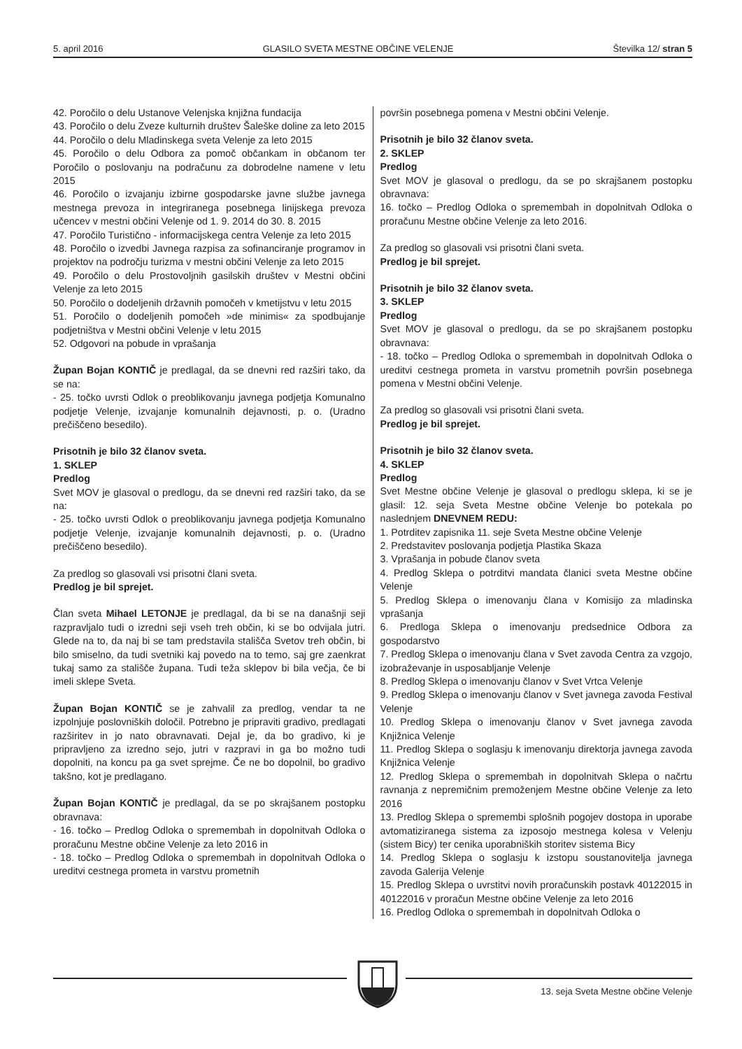5. april 2016 GLASILO SVETA MESTNE OBČINE VELENJE Številka 12/ stran 5
42. Poročilo o delu Ustanove Velenjska knjižna fundacija
43. Poročilo o delu Zveze kulturnih društev Šaleške doline za leto 2015
44. Poročilo o delu Mladinskega sveta Velenje za leto 2015
45. Poročilo o delu Odbora za pomoč občankam in občanom ter Poročilo o poslovanju na podračunu za dobrodelne namene v letu 2015
46. Poročilo o izvajanju izbirne gospodarske javne službe javnega mestnega prevoza in integriranega posebnega linijskega prevoza učencev v mestni občini Velenje od 1. 9. 2014 do 30. 8. 2015
47. Poročilo Turistično - informacijskega centra Velenje za leto 2015
48. Poročilo o izvedbi Javnega razpisa za sofinanciranje programov in projektov na področju turizma v mestni občini Velenje za leto 2015
49. Poročilo o delu Prostovoljnih gasilskih društev v Mestni občini Velenje za leto 2015
50. Poročilo o dodeljenih državnih pomočeh v kmetijstvu v letu 2015
51. Poročilo o dodeljenih pomočeh »de minimis« za spodbujanje podjetništva v Mestni občini Velenje v letu 2015
52. Odgovori na pobude in vprašanja
Župan Bojan KONTIČ je predlagal, da se dnevni red razširi tako, da se na:
- 25. točko uvrsti Odlok o preoblikovanju javnega podjetja Komunalno podjetje Velenje, izvajanje komunalnih dejavnosti, p. o. (Uradno prečiščeno besedilo).
Prisotnih je bilo 32 članov sveta.
1. SKLEP
Predlog
Svet MOV je glasoval o predlogu, da se dnevni red razširi tako, da se na:
- 25. točko uvrsti Odlok o preoblikovanju javnega podjetja Komunalno podjetje Velenje, izvajanje komunalnih dejavnosti, p. o. (Uradno prečiščeno besedilo).
Za predlog so glasovali vsi prisotni člani sveta.
Predlog je bil sprejet.
Član sveta Mihael LETONJE je predlagal, da bi se na današnji seji razpravljalo tudi o izredni seji vseh treh občin, ki se bo odvijala jutri. Glede na to, da naj bi se tam predstavila stališča Svetov treh občin, bi bilo smiselno, da tudi svetniki kaj povedo na to temo, saj gre zaenkrat tukaj samo za stališče župana. Tudi teža sklepov bi bila večja, če bi imeli sklepe Sveta.
Župan Bojan KONTIČ se je zahvalil za predlog, vendar ta ne izpolnjuje poslovniških določil. Potrebno je pripraviti gradivo, predlagati razširitev in jo nato obravnavati. Dejal je, da bo gradivo, ki je pripravljeno za izredno sejo, jutri v razpravi in ga bo možno tudi dopolniti, na koncu pa ga svet sprejme. Če ne bo dopolnil, bo gradivo takšno, kot je predlagano.
Župan Bojan KONTIČ je predlagal, da se po skrajšanem postopku obravnava:
- 16. točko – Predlog Odloka o spremembah in dopolnitvah Odloka o proračunu Mestne občine Velenje za leto 2016 in
- 18. točko – Predlog Odloka o spremembah in dopolnitvah Odloka o ureditvi cestnega prometa in varstvu prometnih
površin posebnega pomena v Mestni občini Velenje.
Prisotnih je bilo 32 članov sveta.
2. SKLEP
Predlog
Svet MOV je glasoval o predlogu, da se po skrajšanem postopku obravnava:
16. točko – Predlog Odloka o spremembah in dopolnitvah Odloka o proračunu Mestne občine Velenje za leto 2016.
Za predlog so glasovali vsi prisotni člani sveta.
Predlog je bil sprejet.
Prisotnih je bilo 32 članov sveta.
3. SKLEP
Predlog
Svet MOV je glasoval o predlogu, da se po skrajšanem postopku obravnava:
- 18. točko – Predlog Odloka o spremembah in dopolnitvah Odloka o ureditvi cestnega prometa in varstvu prometnih površin posebnega pomena v Mestni občini Velenje.
Za predlog so glasovali vsi prisotni člani sveta.
Predlog je bil sprejet.
Prisotnih je bilo 32 članov sveta.
4. SKLEP
Predlog
Svet Mestne občine Velenje je glasoval o predlogu sklepa, ki se je glasil: 12. seja Sveta Mestne občine Velenje bo potekala po naslednjem DNEVNEM REDU:
1. Potrditev zapisnika 11. seje Sveta Mestne občine Velenje
2. Predstavitev poslovanja podjetja Plastika Skaza
3. Vprašanja in pobude članov sveta
4. Predlog Sklepa o potrditvi mandata članici sveta Mestne občine Velenje
5. Predlog Sklepa o imenovanju člana v Komisijo za mladinska vprašanja
6. Predloga Sklepa o imenovanju predsednice Odbora za gospodarstvo
7. Predlog Sklepa o imenovanju člana v Svet zavoda Centra za vzgojo, izobraževanje in usposabljanje Velenje
8. Predlog Sklepa o imenovanju članov v Svet Vrtca Velenje
9. Predlog Sklepa o imenovanju članov v Svet javnega zavoda Festival Velenje
10. Predlog Sklepa o imenovanju članov v Svet javnega zavoda Knjižnica Velenje
11. Predlog Sklepa o soglasju k imenovanju direktorja javnega zavoda Knjižnica Velenje
12. Predlog Sklepa o spremembah in dopolnitvah Sklepa o načrtu ravnanja z nepremičnim premoženjem Mestne občine Velenje za leto 2016
13. Predlog Sklepa o spremembi splošnih pogojev dostopa in uporabe avtomatiziranega sistema za izposojo mestnega kolesa v Velenju (sistem Bicy) ter cenika uporabniških storitev sistema Bicy
14. Predlog Sklepa o soglasju k izstopu soustanovitelja javnega zavoda Galerija Velenje
15. Predlog Sklepa o uvrstitvi novih proračunskih postavk 40122015 in 40122016 v proračun Mestne občine Velenje za leto 2016
16. Predlog Odloka o spremembah in dopolnitvah Odloka o
13. seja Sveta Mestne občine Velenje